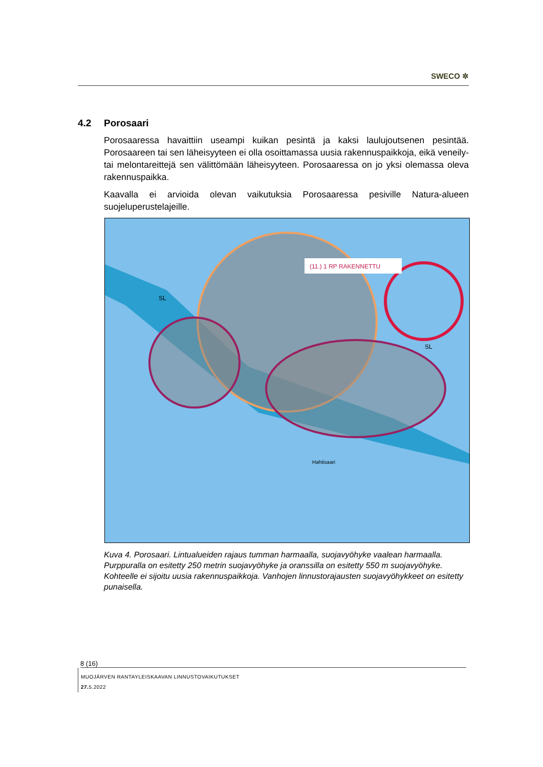SWECO ✲
4.2 Porosaari
Porosaaressa havaittiin useampi kuikan pesintä ja kaksi laulujoutsenen pesintää. Porosaareen tai sen läheisyyteen ei olla osoittamassa uusia rakennuspaikkoja, eikä veneily- tai melontareittejä sen välittömään läheisyyteen. Porosaaressa on jo yksi olemassa oleva rakennuspaikka.
Kaavalla ei arvioida olevan vaikutuksia Porosaaressa pesiville Natura-alueen suojeluperustelajeille.
(11.) 1 RP RAKENNETTU
SL
SL
Hahtisaari
Kuva 4. Porosaari. Lintualueiden rajaus tumman harmaalla, suojavyöhyke vaalean harmaalla. Purppuralla on esitetty 250 metrin suojavyöhyke ja oranssilla on esitetty 550 m suojavyöhyke. Kohteelle ei sijoitu uusia rakennuspaikkoja. Vanhojen linnustorajausten suojavyöhykkeet on esitetty punaisella.
8 (16)
MUOJÄRVEN RANTAYLEISKAAVAN LINNUSTOVAIKUTUKSET
27. 5.2022